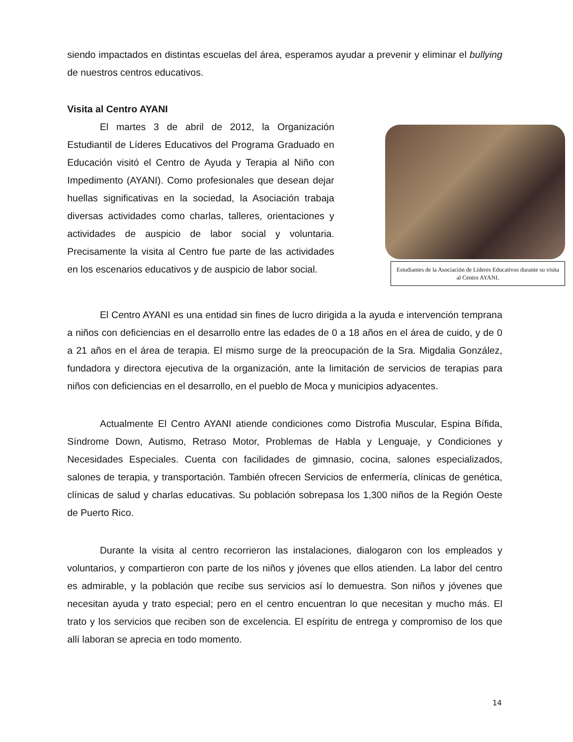siendo impactados en distintas escuelas del área, esperamos ayudar a prevenir y eliminar el bullying de nuestros centros educativos.
Visita al Centro AYANI
El martes 3 de abril de 2012, la Organización Estudiantil de Líderes Educativos del Programa Graduado en Educación visitó el Centro de Ayuda y Terapia al Niño con Impedimento (AYANI). Como profesionales que desean dejar huellas significativas en la sociedad, la Asociación trabaja diversas actividades como charlas, talleres, orientaciones y actividades de auspicio de labor social y voluntaria. Precisamente la visita al Centro fue parte de las actividades en los escenarios educativos y de auspicio de labor social.
Estudiantes de la Asociación de Líderes Educativos durante su visita al Centro AYANI.
El Centro AYANI es una entidad sin fines de lucro dirigida a la ayuda e intervención temprana a niños con deficiencias en el desarrollo entre las edades de 0 a 18 años en el área de cuido, y de 0 a 21 años en el área de terapia. El mismo surge de la preocupación de la Sra. Migdalia González, fundadora y directora ejecutiva de la organización, ante la limitación de servicios de terapias para niños con deficiencias en el desarrollo, en el pueblo de Moca y municipios adyacentes.
Actualmente El Centro AYANI atiende condiciones como Distrofia Muscular, Espina Bífida, Síndrome Down, Autismo, Retraso Motor, Problemas de Habla y Lenguaje, y Condiciones y Necesidades Especiales. Cuenta con facilidades de gimnasio, cocina, salones especializados, salones de terapia, y transportación. También ofrecen Servicios de enfermería, clínicas de genética, clínicas de salud y charlas educativas. Su población sobrepasa los 1,300 niños de la Región Oeste de Puerto Rico.
Durante la visita al centro recorrieron las instalaciones, dialogaron con los empleados y voluntarios, y compartieron con parte de los niños y jóvenes que ellos atienden. La labor del centro es admirable, y la población que recibe sus servicios así lo demuestra. Son niños y jóvenes que necesitan ayuda y trato especial; pero en el centro encuentran lo que necesitan y mucho más. El trato y los servicios que reciben son de excelencia. El espíritu de entrega y compromiso de los que allí laboran se aprecia en todo momento.
14